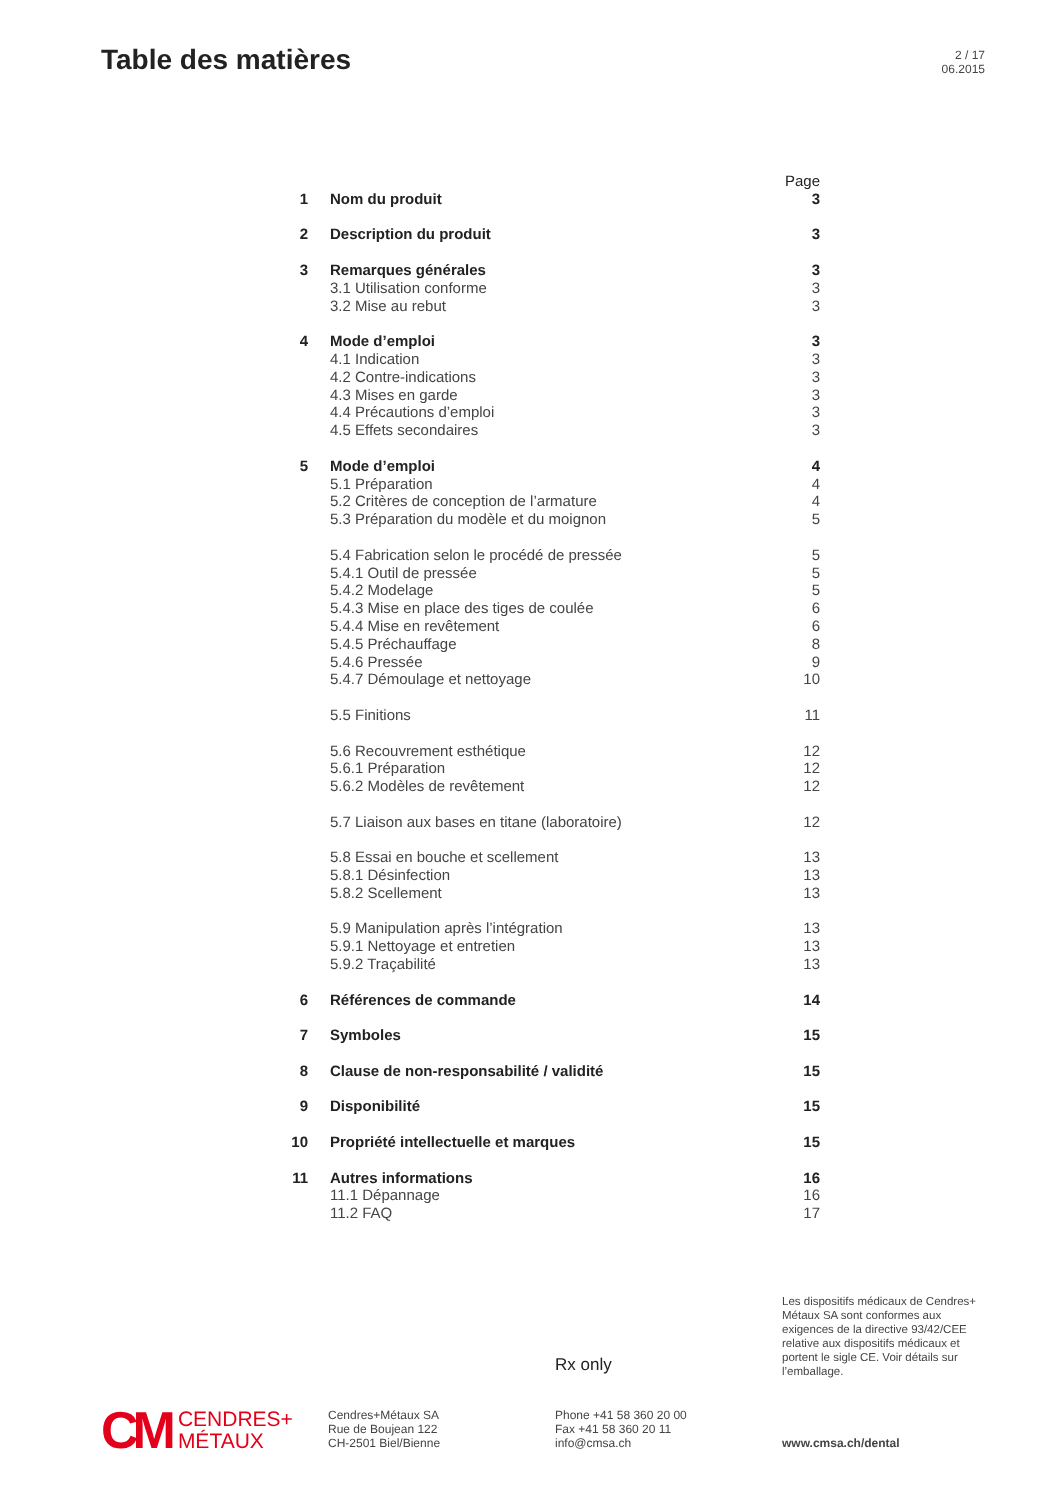Table des matières
2 / 17
06.2015
Page
1 Nom du produit 3
2 Description du produit 3
3 Remarques générales 3
3.1 Utilisation conforme 3
3.2 Mise au rebut 3
4 Mode d’emploi 3
4.1 Indication 3
4.2 Contre-indications 3
4.3 Mises en garde 3
4.4 Précautions d’emploi 3
4.5 Effets secondaires 3
5 Mode d’emploi 4
5.1 Préparation 4
5.2 Critères de conception de l’armature
4
5.3 Préparation du modèle et du moignon
5
5.4 Fabrication selon le procédé de pressée
5
5.4.1 Outil de pressée 5
5.4.2 Modelage 5
5.4.3 Mise en place des tiges de coulée
6
5.4.4 Mise en revêtement 6
5.4.5 Préchauffage 8
5.4.6 Pressée 9
5.4.7 Démoulage et nettoyage 10
5.5 Finitions 11
5.6 Recouvrement esthétique 12
5.6.1 Préparation 12
5.6.2 Modèles de revêtement 12
5.7 Liaison aux bases en titane (laboratoire)
12
5.8 Essai en bouche et scellement
13
5.8.1 Désinfection 13
5.8.2 Scellement 13
5.9 Manipulation après l’intégration
13
5.9.1 Nettoyage et entretien 13
5.9.2 Traçabilité 13
6 Références de commande 14
7 Symboles 15
8 Clause de non-responsabilité / validité
15
9 Disponibilité 15
10 Propriété intellectuelle et marques
15
11 Autres informations 16
11.1 Dépannage 16
11.2 FAQ 17
Les dispositifs médicaux de Cendres+ Métaux SA sont conformes aux exigences de la directive 93/42/CEE relative aux dispositifs médicaux et portent le sigle CE. Voir détails sur l’emballage.
Rx only
CM CENDRES+
MÉTAUX
Cendres+Métaux SA
Rue de Boujean 122
CH-2501 Biel/Bienne
Phone +41 58 360 20 00
Fax +41 58 360 20 11
info@cmsa.ch
www.cmsa.ch/dental